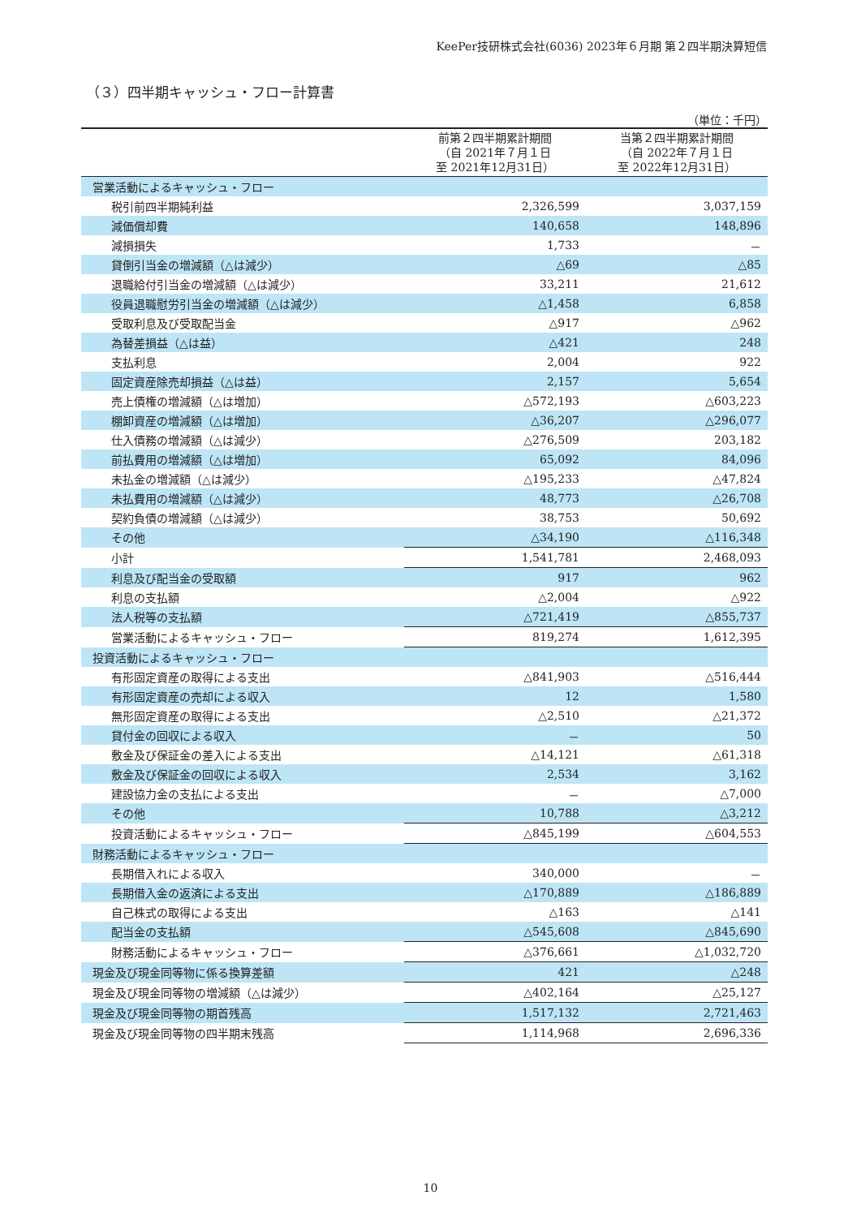KeePer技研株式会社(6036) 2023年６月期 第２四半期決算短信
（３）四半期キャッシュ・フロー計算書
（単位：千円）
| | 前第２四半期累計期間 （自 2021年７月１日 至 2021年12月31日） | 当第２四半期累計期間 （自 2022年７月１日 至 2022年12月31日） |
| --- | --- | --- |
| 営業活動によるキャッシュ・フロー | | |
| 税引前四半期純利益 | 2,326,599 | 3,037,159 |
| 減価償却費 | 140,658 | 148,896 |
| 減損損失 | 1,733 | － |
| 貸倒引当金の増減額（△は減少） | △69 | △85 |
| 退職給付引当金の増減額（△は減少） | 33,211 | 21,612 |
| 役員退職慰労引当金の増減額（△は減少） | △1,458 | 6,858 |
| 受取利息及び受取配当金 | △917 | △962 |
| 為替差損益（△は益） | △421 | 248 |
| 支払利息 | 2,004 | 922 |
| 固定資産除売却損益（△は益） | 2,157 | 5,654 |
| 売上債権の増減額（△は増加） | △572,193 | △603,223 |
| 棚卸資産の増減額（△は増加） | △36,207 | △296,077 |
| 仕入債務の増減額（△は減少） | △276,509 | 203,182 |
| 前払費用の増減額（△は増加） | 65,092 | 84,096 |
| 未払金の増減額（△は減少） | △195,233 | △47,824 |
| 未払費用の増減額（△は減少） | 48,773 | △26,708 |
| 契約負債の増減額（△は減少） | 38,753 | 50,692 |
| その他 | △34,190 | △116,348 |
| 小計 | 1,541,781 | 2,468,093 |
| 利息及び配当金の受取額 | 917 | 962 |
| 利息の支払額 | △2,004 | △922 |
| 法人税等の支払額 | △721,419 | △855,737 |
| 営業活動によるキャッシュ・フロー | 819,274 | 1,612,395 |
| 投資活動によるキャッシュ・フロー | | |
| 有形固定資産の取得による支出 | △841,903 | △516,444 |
| 有形固定資産の売却による収入 | 12 | 1,580 |
| 無形固定資産の取得による支出 | △2,510 | △21,372 |
| 貸付金の回収による収入 | － | 50 |
| 敷金及び保証金の差入による支出 | △14,121 | △61,318 |
| 敷金及び保証金の回収による収入 | 2,534 | 3,162 |
| 建設協力金の支払による支出 | － | △7,000 |
| その他 | 10,788 | △3,212 |
| 投資活動によるキャッシュ・フロー | △845,199 | △604,553 |
| 財務活動によるキャッシュ・フロー | | |
| 長期借入れによる収入 | 340,000 | － |
| 長期借入金の返済による支出 | △170,889 | △186,889 |
| 自己株式の取得による支出 | △163 | △141 |
| 配当金の支払額 | △545,608 | △845,690 |
| 財務活動によるキャッシュ・フロー | △376,661 | △1,032,720 |
| 現金及び現金同等物に係る換算差額 | 421 | △248 |
| 現金及び現金同等物の増減額（△は減少） | △402,164 | △25,127 |
| 現金及び現金同等物の期首残高 | 1,517,132 | 2,721,463 |
| 現金及び現金同等物の四半期末残高 | 1,114,968 | 2,696,336 |
10